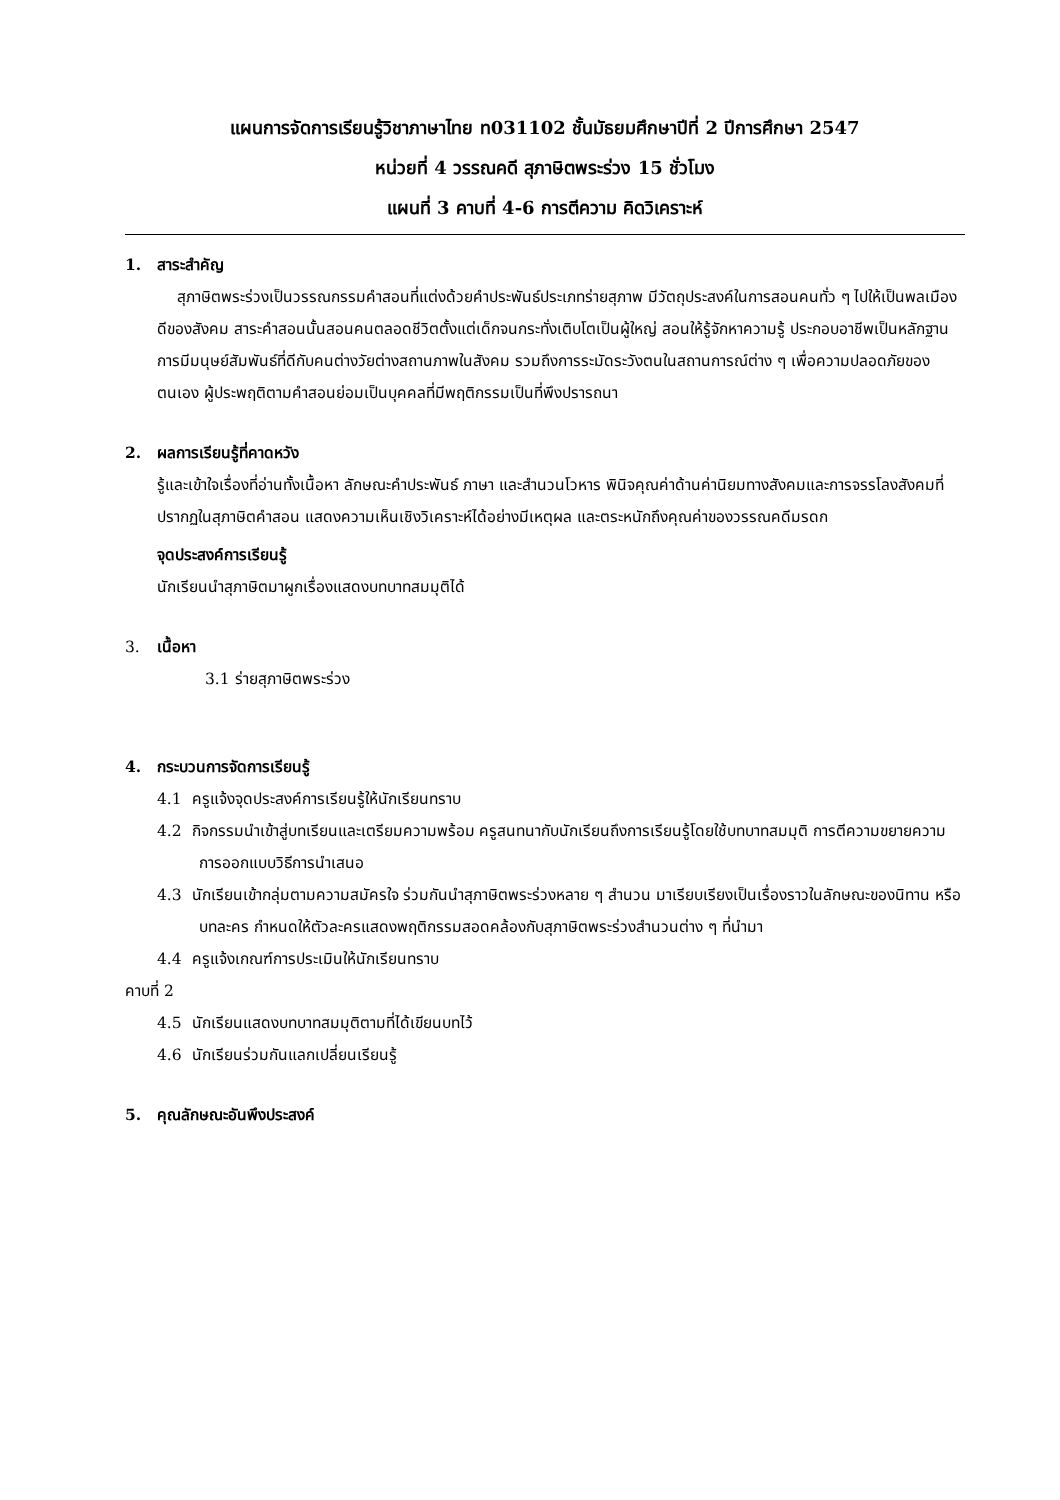แผนการจัดการเรียนรู้วิชาภาษาไทย ท031102 ชั้นมัธยมศึกษาปีที่ 2 ปีการศึกษา 2547
หน่วยที่ 4 วรรณคดี สุภาษิตพระร่วง 15 ชั่วโมง
แผนที่ 3 คาบที่ 4-6 การตีความ คิดวิเคราะห์
1. สาระสำคัญ
สุภาษิตพระร่วงเป็นวรรณกรรมคำสอนที่แต่งด้วยคำประพันธ์ประเภทร่ายสุภาพ มีวัตถุประสงค์ในการสอนคนทั่ว ๆ ไปให้เป็นพลเมืองดีของสังคม สาระคำสอนนั้นสอนคนตลอดชีวิตตั้งแต่เด็กจนกระทั่งเติบโตเป็นผู้ใหญ่ สอนให้รู้จักหาความรู้ ประกอบอาชีพเป็นหลักฐาน การมีมนุษย์สัมพันธ์ที่ดีกับคนต่างวัยต่างสถานภาพในสังคม รวมถึงการระมัดระวังตนในสถานการณ์ต่าง ๆ เพื่อความปลอดภัยของตนเอง ผู้ประพฤติตามคำสอนย่อมเป็นบุคคลที่มีพฤติกรรมเป็นที่พึงปรารถนา
2. ผลการเรียนรู้ที่คาดหวัง
รู้และเข้าใจเรื่องที่อ่านทั้งเนื้อหา ลักษณะคำประพันธ์ ภาษา และสำนวนโวหาร พินิจคุณค่าด้านค่านิยมทางสังคมและการจรรโลงสังคมที่ปรากฏในสุภาษิตคำสอน แสดงความเห็นเชิงวิเคราะห์ได้อย่างมีเหตุผล และตระหนักถึงคุณค่าของวรรณคดีมรดก
จุดประสงค์การเรียนรู้
นักเรียนนำสุภาษิตมาผูกเรื่องแสดงบทบาทสมมุติได้
3. เนื้อหา
3.1 ร่ายสุภาษิตพระร่วง
4. กระบวนการจัดการเรียนรู้
4.1 ครูแจ้งจุดประสงค์การเรียนรู้ให้นักเรียนทราบ
4.2 กิจกรรมนำเข้าสู่บทเรียนและเตรียมความพร้อม ครูสนทนากับนักเรียนถึงการเรียนรู้โดยใช้บทบาทสมมุติ การตีความขยายความ การออกแบบวิธีการนำเสนอ
4.3 นักเรียนเข้ากลุ่มตามความสมัครใจ ร่วมกันนำสุภาษิตพระร่วงหลาย ๆ สำนวน มาเรียบเรียงเป็นเรื่องราวในลักษณะของนิทาน หรือบทละคร กำหนดให้ตัวละครแสดงพฤติกรรมสอดคล้องกับสุภาษิตพระร่วงสำนวนต่าง ๆ ที่นำมา
4.4 ครูแจ้งเกณฑ์การประเมินให้นักเรียนทราบ
คาบที่ 2
4.5 นักเรียนแสดงบทบาทสมมุติตามที่ได้เขียนบทไว้
4.6 นักเรียนร่วมกันแลกเปลี่ยนเรียนรู้
5. คุณลักษณะอันพึงประสงค์